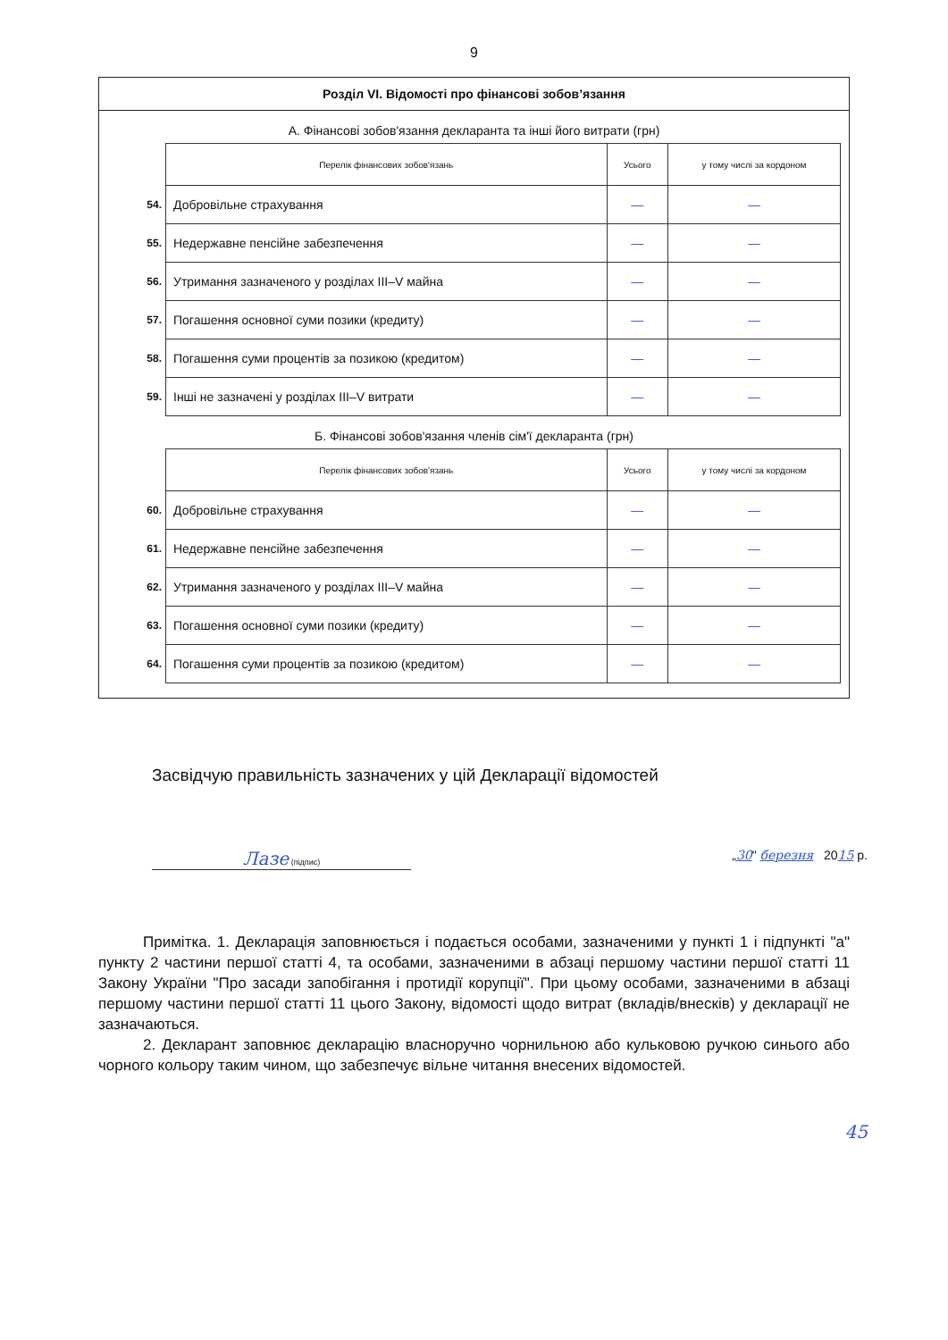9
Розділ VI. Відомості про фінансові зобов’язання
А. Фінансові зобов'язання декларанта та інші його витрати (грн)
| | Перелік фінансових зобов'язань | Усього | у тому числі за кордоном |
| 54. | Добровільне страхування | — | — |
| 55. | Недержавне пенсійне забезпечення | — | — |
| 56. | Утримання зазначеного у розділах III–V майна | — | — |
| 57. | Погашення основної суми позики (кредиту) | — | — |
| 58. | Погашення суми процентів за позикою (кредитом) | — | — |
| 59. | Інші не зазначені у розділах III–V витрати | — | — |
Б. Фінансові зобов'язання членів сім'ї декларанта (грн)
| | Перелік фінансових зобов'язань | Усього | у тому числі за кордоном |
| 60. | Добровільне страхування | — | — |
| 61. | Недержавне пенсійне забезпечення | — | — |
| 62. | Утримання зазначеного у розділах III–V майна | — | — |
| 63. | Погашення основної суми позики (кредиту) | — | — |
| 64. | Погашення суми процентів за позикою (кредитом) | — | — |
Засвідчую правильність зазначених у цій Декларації відомостей
Лазе (підпис)
„30" березня 2015 р.
Примітка. 1. Декларація заповнюється і подається особами, зазначеними у пункті 1 і підпункті "а" пункту 2 частини першої статті 4, та особами, зазначеними в абзаці першому частини першої статті 11 Закону України "Про засади запобігання і протидії корупції". При цьому особами, зазначеними в абзаці першому частини першої статті 11 цього Закону, відомості щодо витрат (вкладів/внесків) у декларації не зазначаються.
2. Декларант заповнює декларацію власноручно чорнильною або кульковою ручкою синього або чорного кольору таким чином, що забезпечує вільне читання внесених відомостей.
45